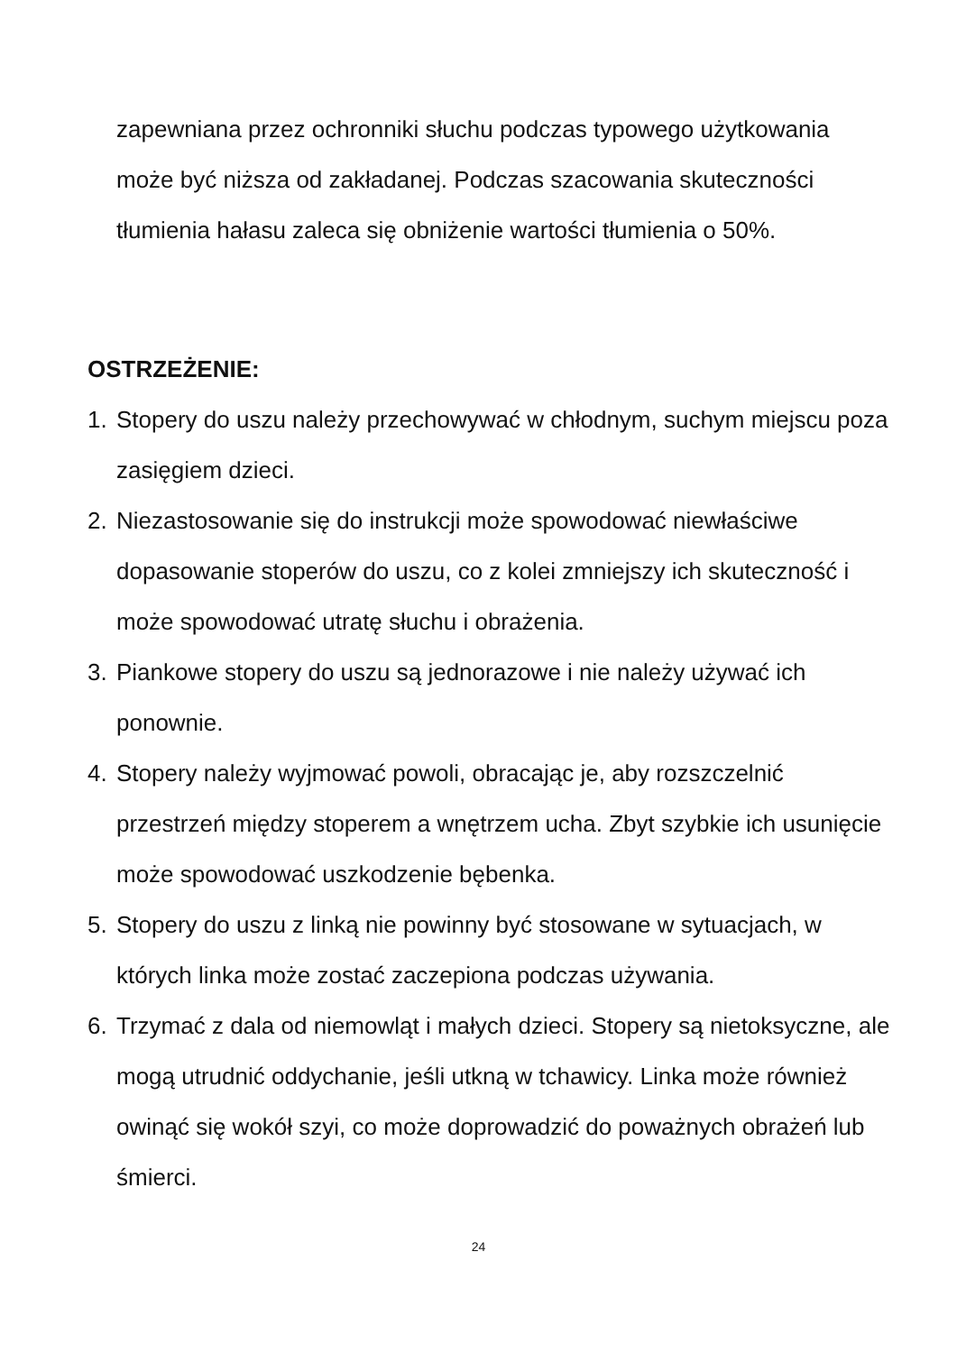zapewniana przez ochronniki słuchu podczas typowego użytkowania może być niższa od zakładanej. Podczas szacowania skuteczności tłumienia hałasu zaleca się obniżenie wartości tłumienia o 50%.
OSTRZEŻENIE:
1. Stopery do uszu należy przechowywać w chłodnym, suchym miejscu poza zasięgiem dzieci.
2. Niezastosowanie się do instrukcji może spowodować niewłaściwe dopasowanie stoperów do uszu, co z kolei zmniejszy ich skuteczność i może spowodować utratę słuchu i obrażenia.
3. Piankowe stopery do uszu są jednorazowe i nie należy używać ich ponownie.
4. Stopery należy wyjmować powoli, obracając je, aby rozszczelnić przestrzeń między stoperem a wnętrzem ucha. Zbyt szybkie ich usunięcie może spowodować uszkodzenie bębenka.
5. Stopery do uszu z linką nie powinny być stosowane w sytuacjach, w których linka może zostać zaczepiona podczas używania.
6. Trzymać z dala od niemowląt i małych dzieci. Stopery są nietoksyczne, ale mogą utrudnić oddychanie, jeśli utkną w tchawicy. Linka może również owinąć się wokół szyi, co może doprowadzić do poważnych obrażeń lub śmierci.
24